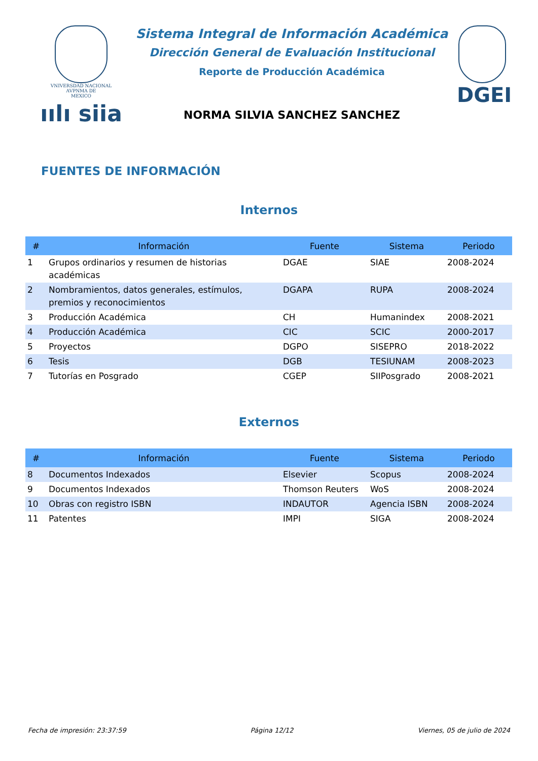VNIVERSDAD NACIONAL
AVPNMA DE
MEXICO
ıılı siia
Sistema Integral de Información Académica
Dirección General de Evaluación Institucional
Reporte de Producción Académica
NORMA SILVIA SANCHEZ SANCHEZ
DGEI
FUENTES DE INFORMACIÓN
Internos
| # | Información | Fuente | Sistema | Periodo |
| --- | --- | --- | --- | --- |
| 1 | Grupos ordinarios y resumen de historias académicas | DGAE | SIAE | 2008-2024 |
| 2 | Nombramientos, datos generales, estímulos, premios y reconocimientos | DGAPA | RUPA | 2008-2024 |
| 3 | Producción Académica | CH | Humanindex | 2008-2021 |
| 4 | Producción Académica | CIC | SCIC | 2000-2017 |
| 5 | Proyectos | DGPO | SISEPRO | 2018-2022 |
| 6 | Tesis | DGB | TESIUNAM | 2008-2023 |
| 7 | Tutorías en Posgrado | CGEP | SIIPosgrado | 2008-2021 |
Externos
| # | Información | Fuente | Sistema | Periodo |
| --- | --- | --- | --- | --- |
| 8 | Documentos Indexados | Elsevier | Scopus | 2008-2024 |
| 9 | Documentos Indexados | Thomson Reuters | WoS | 2008-2024 |
| 10 | Obras con registro ISBN | INDAUTOR | Agencia ISBN | 2008-2024 |
| 11 | Patentes | IMPI | SIGA | 2008-2024 |
Fecha de impresión: 23:37:59 Página 12/12 Viernes, 05 de julio de 2024